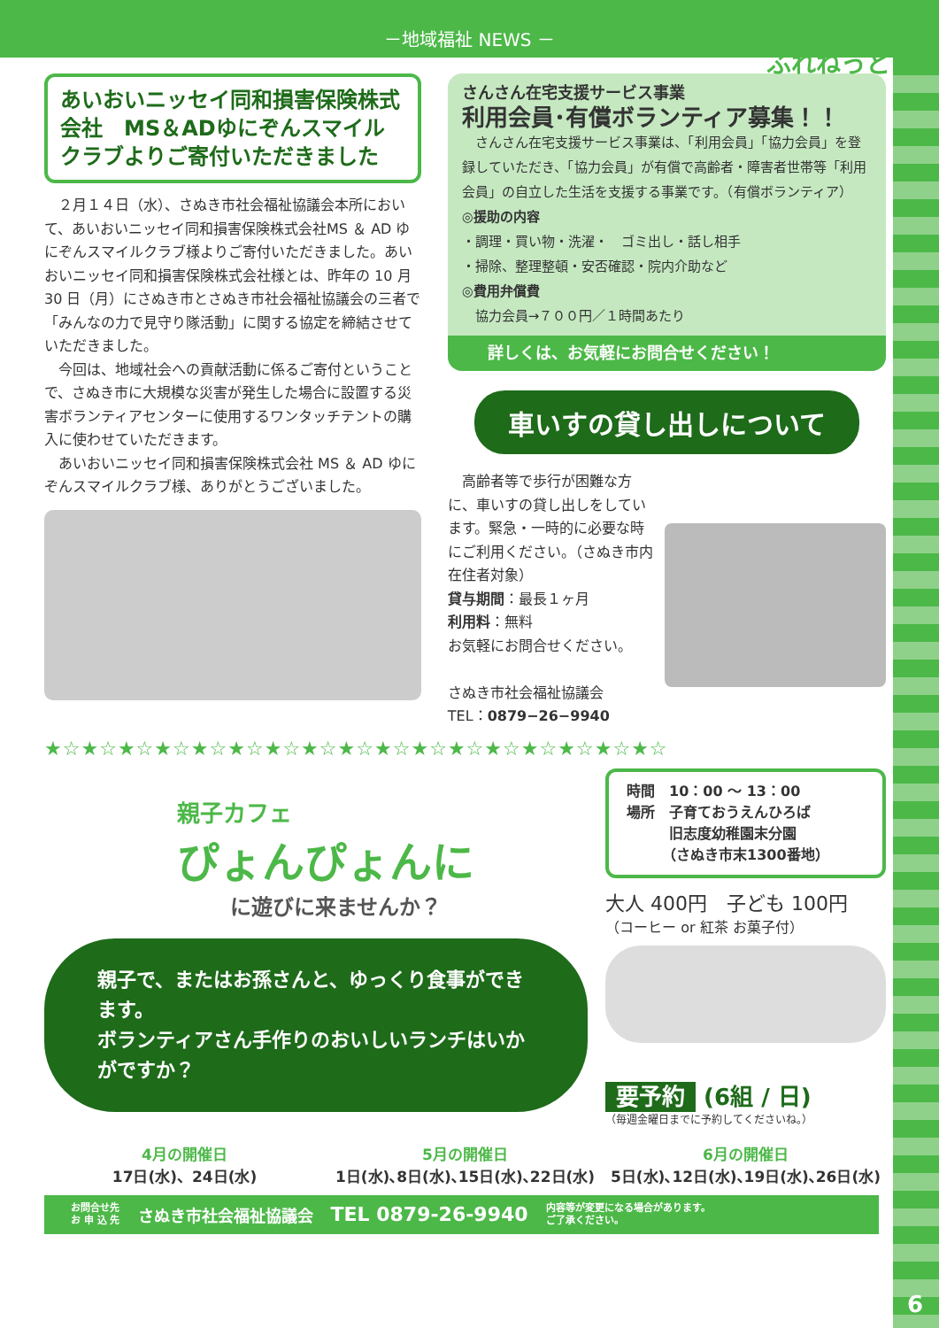－地域福祉 NEWS －
ふれねっと
あいおいニッセイ同和損害保険株式会社　MS＆ADゆにぞんスマイルクラブよりご寄付いただきました
　２月１４日（水）、さぬき市社会福祉協議会本所において、あいおいニッセイ同和損害保険株式会社MS ＆ AD ゆにぞんスマイルクラブ様よりご寄付いただきました。あいおいニッセイ同和損害保険株式会社様とは、昨年の 10 月 30 日（月）にさぬき市とさぬき市社会福祉協議会の三者で「みんなの力で見守り隊活動」に関する協定を締結させていただきました。
　今回は、地域社会への貢献活動に係るご寄付ということで、さぬき市に大規模な災害が発生した場合に設置する災害ボランティアセンターに使用するワンタッチテントの購入に使わせていただきます。
　あいおいニッセイ同和損害保険株式会社 MS ＆ AD ゆにぞんスマイルクラブ様、ありがとうございました。
さんさん在宅支援サービス事業
利用会員･有償ボランティア募集！！
　さんさん在宅支援サービス事業は、「利用会員」「協力会員」を登録していただき、「協力会員」が有償で高齢者・障害者世帯等「利用会員」の自立した生活を支援する事業です。（有償ボランティア）
◎援助の内容
・調理・買い物・洗濯・　ゴミ出し・話し相手
・掃除、整理整頓・安否確認・院内介助など
◎費用弁償費
　協力会員→７００円／１時間あたり
詳しくは、お気軽にお問合せください！
車いすの貸し出しについて
　高齢者等で歩行が困難な方に、車いすの貸し出しをしています。緊急・一時的に必要な時にご利用ください。（さぬき市内在住者対象）
貸与期間：最長１ヶ月
利用料：無料
お気軽にお問合せください。
さぬき市社会福祉協議会
TEL：0879−26−9940
★☆★☆★☆★☆★☆★☆★☆★☆★☆★☆★☆★☆★☆★☆★☆★☆★☆
親子カフェ
ぴょんぴょんに
に遊びに来ませんか？
親子で、またはお孫さんと、ゆっくり食事ができます。
ボランティアさん手作りのおいしいランチはいかがですか？
時間　10：00 ～ 13：00
場所　子育ておうえんひろば
　　　旧志度幼稚園末分園
　　　（さぬき市末1300番地）
大人 400円　子ども 100円
（コーヒー or 紅茶 お菓子付）
要予約 (6組 / 日)
（毎週金曜日までに予約してくださいね。）
4月の開催日
17日(水)、24日(水)
5月の開催日
1日(水)､8日(水)､15日(水)､22日(水)
6月の開催日
5日(水)､12日(水)､19日(水)､26日(水)
お問合せ先
お 申 込 先 さぬき市社会福祉協議会 TEL 0879-26-9940 内容等が変更になる場合があります。
ご了承ください。
6